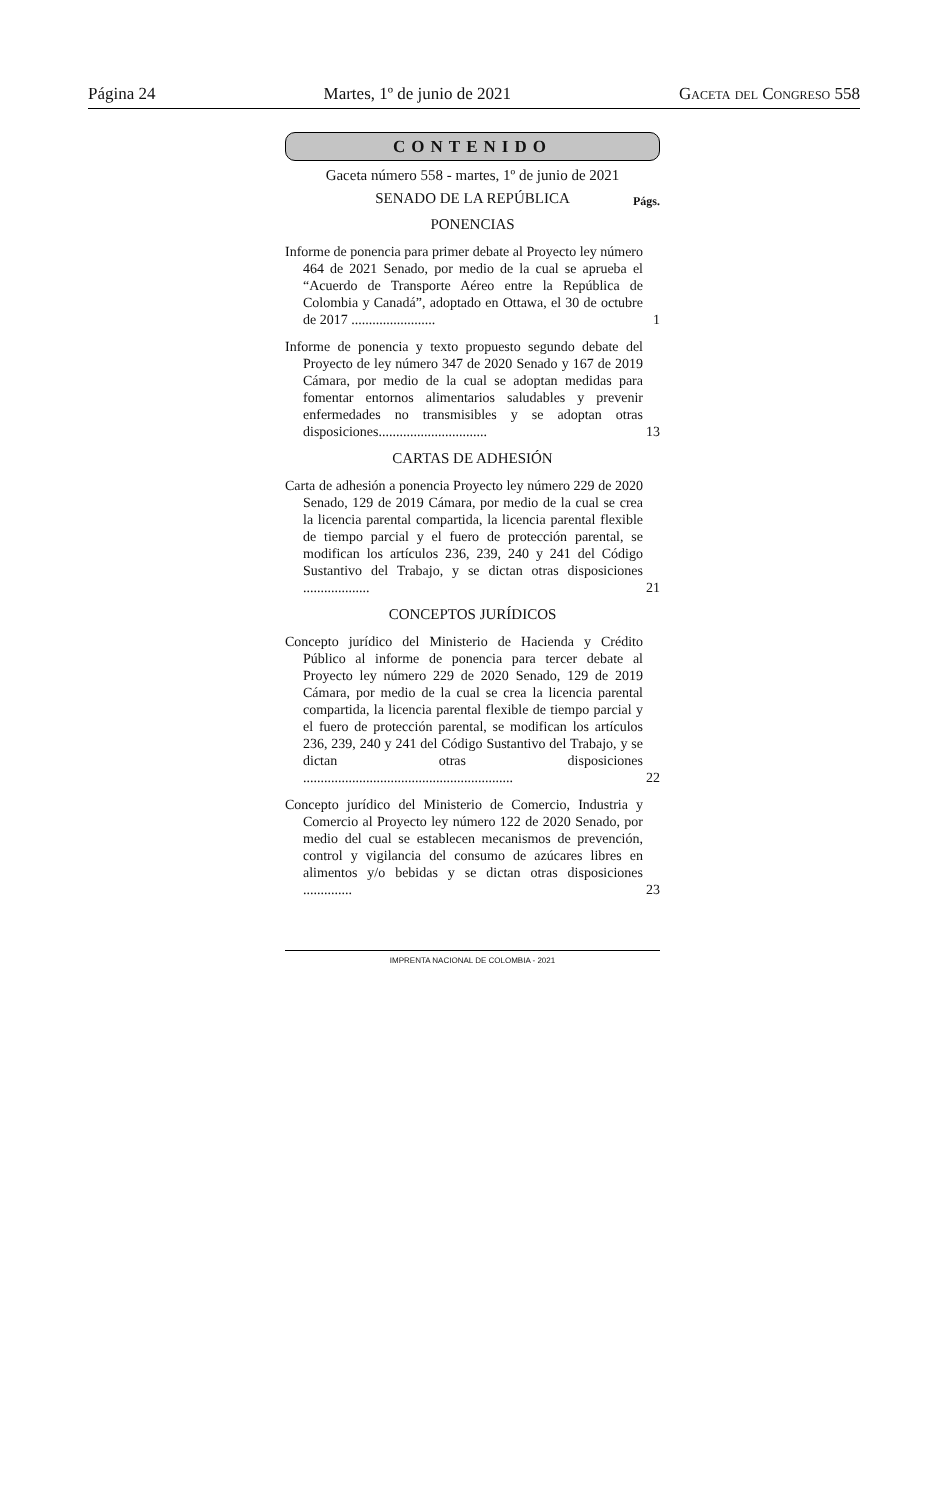Página 24 Martes, 1º de junio de 2021 Gaceta del Congreso 558
CONTENIDO
Gaceta número 558 - martes, 1º de junio de 2021
SENADO DE LA REPÚBLICA
Págs.
PONENCIAS
Informe de ponencia para primer debate al Proyecto ley número 464 de 2021 Senado, por medio de la cual se aprueba el “Acuerdo de Transporte Aéreo entre la República de Colombia y Canadá”, adoptado en Ottawa, el 30 de octubre de 2017 ........................
1
Informe de ponencia y texto propuesto segundo debate del Proyecto de ley número 347 de 2020 Senado y 167 de 2019 Cámara, por medio de la cual se adoptan medidas para fomentar entornos alimentarios saludables y prevenir enfermedades no transmisibles y se adoptan otras disposiciones...............................
13
CARTAS DE ADHESIÓN
Carta de adhesión a ponencia Proyecto ley número 229 de 2020 Senado, 129 de 2019 Cámara, por medio de la cual se crea la licencia parental compartida, la licencia parental flexible de tiempo parcial y el fuero de protección parental, se modifican los artículos 236, 239, 240 y 241 del Código Sustantivo del Trabajo, y se dictan otras disposiciones ...................
21
CONCEPTOS JURÍDICOS
Concepto jurídico del Ministerio de Hacienda y Crédito Público al informe de ponencia para tercer debate al Proyecto ley número 229 de 2020 Senado, 129 de 2019 Cámara, por medio de la cual se crea la licencia parental compartida, la licencia parental flexible de tiempo parcial y el fuero de protección parental, se modifican los artículos 236, 239, 240 y 241 del Código Sustantivo del Trabajo, y se dictan otras disposiciones ............................................................
22
Concepto jurídico del Ministerio de Comercio, Industria y Comercio al Proyecto ley número 122 de 2020 Senado, por medio del cual se establecen mecanismos de prevención, control y vigilancia del consumo de azúcares libres en alimentos y/o bebidas y se dictan otras disposiciones ..............
23
IMPRENTA NACIONAL DE COLOMBIA - 2021